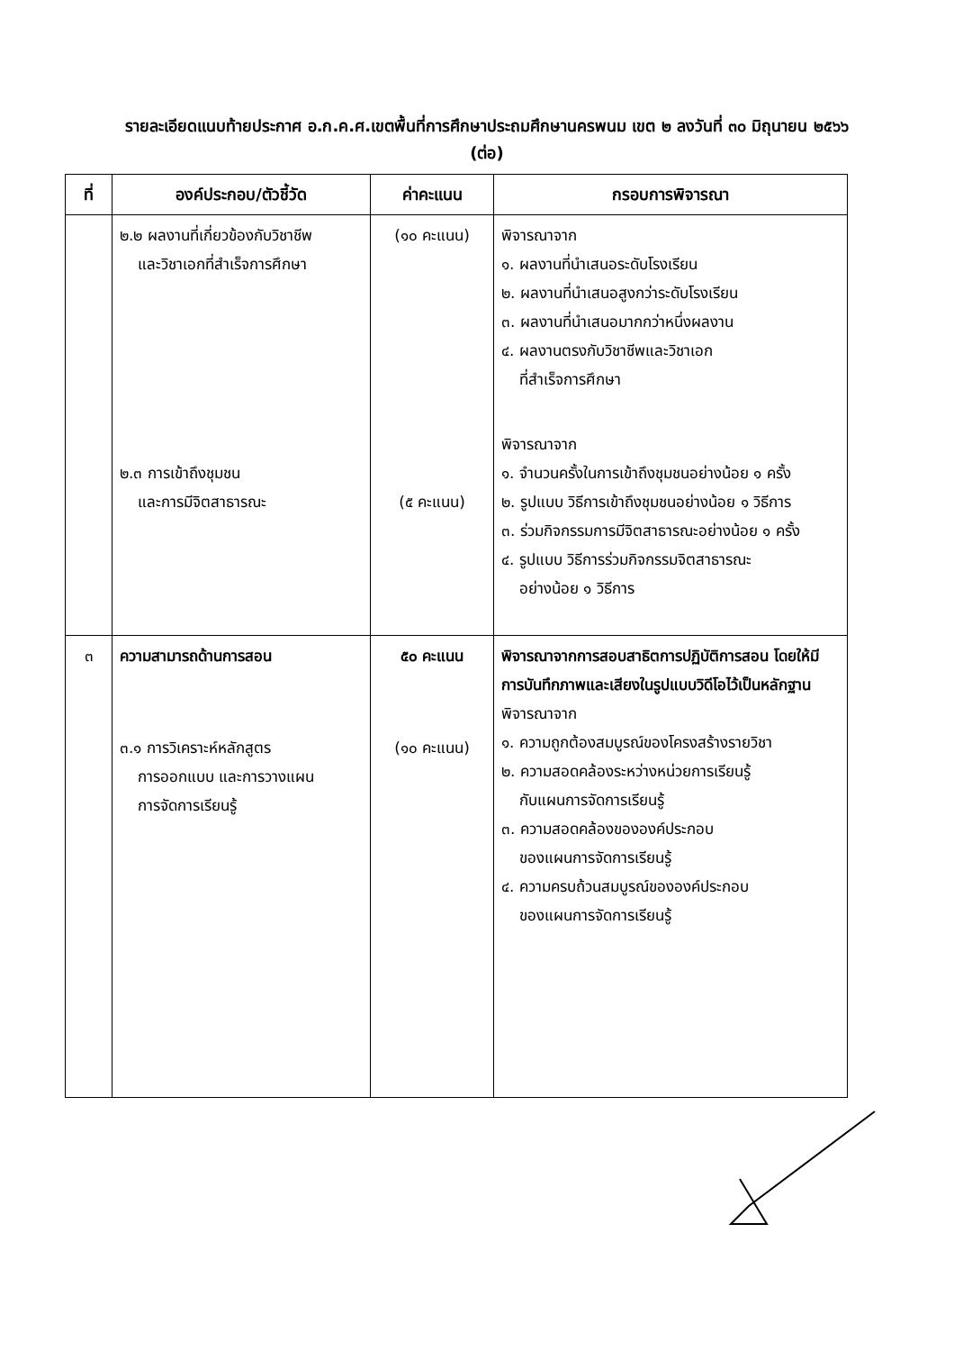รายละเอียดแนบท้ายประกาศ อ.ก.ค.ศ.เขตพื้นที่การศึกษาประถมศึกษานครพนม เขต ๒ ลงวันที่ ๓๐ มิถุนายน ๒๕๖๖
(ต่อ)
| ที่ | องค์ประกอบ/ตัวชี้วัด | ค่าคะแนน | กรอบการพิจารณา |
| --- | --- | --- | --- |
| | ๒.๒ ผลงานที่เกี่ยวข้องกับวิชาชีพ และวิชาเอกที่สำเร็จการศึกษา ๒.๓ การเข้าถึงชุมชน และการมีจิตสาธารณะ | (๑๐ คะแนน) (๕ คะแนน) | พิจารณาจาก ๑. ผลงานที่นำเสนอระดับโรงเรียน ๒. ผลงานที่นำเสนอสูงกว่าระดับโรงเรียน ๓. ผลงานที่นำเสนอมากกว่าหนึ่งผลงาน ๔. ผลงานตรงกับวิชาชีพและวิชาเอก ที่สำเร็จการศึกษา พิจารณาจาก ๑. จำนวนครั้งในการเข้าถึงชุมชนอย่างน้อย ๑ ครั้ง ๒. รูปแบบ วิธีการเข้าถึงชุมชนอย่างน้อย ๑ วิธีการ ๓. ร่วมกิจกรรมการมีจิตสาธารณะอย่างน้อย ๑ ครั้ง ๔. รูปแบบ วิธีการร่วมกิจกรรมจิตสาธารณะ อย่างน้อย ๑ วิธีการ |
| ๓ | ความสามารถด้านการสอน ๓.๑ การวิเคราะห์หลักสูตร การออกแบบ และการวางแผน การจัดการเรียนรู้ | ๕๐ คะแนน (๑๐ คะแนน) | พิจารณาจากการสอบสาธิตการปฏิบัติการสอน โดยให้มีการบันทึกภาพและเสียงในรูปแบบวิดีโอไว้เป็นหลักฐาน พิจารณาจาก ๑. ความถูกต้องสมบูรณ์ของโครงสร้างรายวิชา ๒. ความสอดคล้องระหว่างหน่วยการเรียนรู้ กับแผนการจัดการเรียนรู้ ๓. ความสอดคล้องขององค์ประกอบ ของแผนการจัดการเรียนรู้ ๔. ความครบถ้วนสมบูรณ์ขององค์ประกอบ ของแผนการจัดการเรียนรู้ |